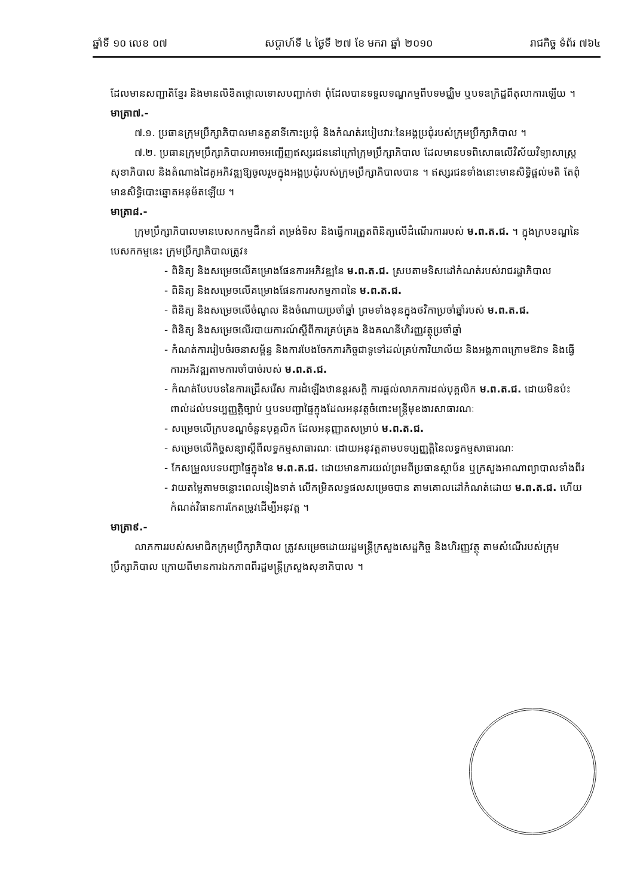ឆ្នាំទី ១០ លេខ ០៧ សប្តាហ៍ទី ៤ ថ្ងៃទី ២៧ ខែ មករា ឆ្នាំ ២០១០ រាជកិច្ច ទំព័រ ៧៦៤
ដែលមានសញ្ជាតិខ្មែរ និងមានលិខិតថ្កោលទោសបញ្ជាក់ថា ពុំដែលបានទទួលទណ្ឌកម្មពីបទមជ្ឈិម ឬបទឧក្រិដ្ឋពីតុលាការឡើយ ។
មាត្រា៧.-
៧.១. ប្រធានក្រុមប្រឹក្សាភិបាលមានតួនាទីកោះប្រជុំ និងកំណត់របៀបវារៈនៃអង្គប្រជុំរបស់ក្រុមប្រឹក្សាភិបាល ។
៧.២. ប្រធានក្រុមប្រឹក្សាភិបាលអាចអញ្ជើញឥស្សរជននៅក្រៅក្រុមប្រឹក្សាភិបាល ដែលមានបទពិសោធលើវិស័យវិទ្យាសាស្ត្រសុខាភិបាល និងតំណាងដៃគូអភិវឌ្ឍឱ្យចូលរួមក្នុងអង្គប្រជុំរបស់ក្រុមប្រឹក្សាភិបាលបាន ។ ឥស្សរជនទាំងនោះមានសិទ្ធិផ្តល់មតិ តែពុំមានសិទ្ធិបោះឆ្នោតអនុម័តឡើយ ។
មាត្រា៨.-
ក្រុមប្រឹក្សាភិបាលមានបេសកកម្មដឹកនាំ តម្រង់ទិស និងធ្វើការត្រួតពិនិត្យលើដំណើរការរបស់ ម.ព.ត.ជ. ។ ក្នុងក្របខណ្ឌនៃបេសកកម្មនេះ ក្រុមប្រឹក្សាភិបាលត្រូវ៖
- ពិនិត្យ និងសម្រេចលើគម្រោងផែនការអភិវឌ្ឍនៃ ម.ព.ត.ជ. ស្របតាមទិសដៅកំណត់របស់រាជរដ្ឋាភិបាល
- ពិនិត្យ និងសម្រេចលើគម្រោងផែនការសកម្មភាពនៃ ម.ព.ត.ជ.
- ពិនិត្យ និងសម្រេចលើចំណូល និងចំណាយប្រចាំឆ្នាំ ព្រមទាំងខុនក្នុងថវិកាប្រចាំឆ្នាំរបស់ ម.ព.ត.ជ.
- ពិនិត្យ និងសម្រេចលើរបាយការណ៍ស្តីពីការគ្រប់គ្រង និងគណនីហិរញ្ញវត្ថុប្រចាំឆ្នាំ
- កំណត់ការរៀបចំរចនាសម្ព័ន្ធ និងការបែងចែកភារកិច្ចជាទូទៅដល់គ្រប់ការិយាល័យ និងអង្គភាពក្រោមឱវាទ និងធ្វើការអភិវឌ្ឍតាមការចាំបាច់របស់ ម.ព.ត.ជ.
- កំណត់បែបបទនៃការជ្រើសរើស ការដំឡើងឋានន្តរសក្តិ ការផ្តល់លាភការដល់បុគ្គលិក ម.ព.ត.ជ. ដោយមិនប៉ះពាល់ដល់បទប្បញ្ញត្តិច្បាប់ ឬបទបញ្ជាផ្ទៃក្នុងដែលអនុវត្តចំពោះមន្ត្រីមុខងារសាធារណៈ
- សម្រេចលើក្របខណ្ឌចំនួនបុគ្គលិក ដែលអនុញ្ញាតសម្រាប់ ម.ព.ត.ជ.
- សម្រេចលើកិច្ចសន្យាស្តីពីលទ្ធកម្មសាធារណៈ ដោយអនុវត្តតាមបទប្បញ្ញត្តិនៃលទ្ធកម្មសាធារណៈ
- កែសម្រួលបទបញ្ជាផ្ទៃក្នុងនៃ ម.ព.ត.ជ. ដោយមានការយល់ព្រមពីប្រធានស្ថាប័ន ឬក្រសួងអាណាព្យាបាលទាំងពីរ
- វាយតម្លៃតាមចន្លោះពេលទៀងទាត់ លើកម្រិតលទ្ធផលសម្រេចបាន តាមគោលដៅកំណត់ដោយ ម.ព.ត.ជ. ហើយកំណត់វិធានការកែតម្រូវដើម្បីអនុវត្ត ។
មាត្រា៩.-
លាភការរបស់សមាជិកក្រុមប្រឹក្សាភិបាល ត្រូវសម្រេចដោយរដ្ឋមន្ត្រីក្រសួងសេដ្ឋកិច្ច និងហិរញ្ញវត្ថុ តាមសំណើរបស់ក្រុមប្រឹក្សាភិបាល ក្រោយពីមានការឯកភាពពីរដ្ឋមន្ត្រីក្រសួងសុខាភិបាល ។